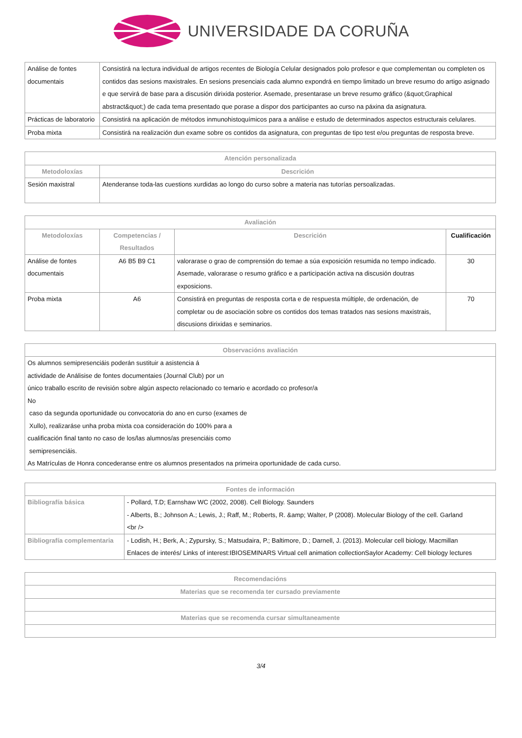UNIVERSIDADE DA CORUÑA
| Análise de fontes documentais | Consistirá na lectura individual de artigos recentes de Biología Celular designados polo profesor e que complementan ou completen os contidos das sesions maxistrales. En sesions presenciais cada alumno expondrá en tiempo limitado un breve resumo do artigo asignado e que servirá de base para a discusión dirixida posterior. Asemade, presentarase un breve resumo gráfico (&quot;Graphical abstract&quot;) de cada tema presentado que porase a dispor dos participantes ao curso na páxina da asignatura. |
| Prácticas de laboratorio | Consistirá na aplicación de métodos inmunohistoquímicos para a análise e estudo de determinados aspectos estructurais celulares. |
| Proba mixta | Consistirá na realización dun exame sobre os contidos da asignatura, con preguntas de tipo test e/ou preguntas de resposta breve. |
| Atención personalizada | |
| --- | --- |
| Metodoloxías | Descrición |
| Sesión maxistral | Atenderanse toda-las cuestions xurdidas ao longo do curso sobre a materia nas tutorías persoalizadas. |
| Avaliación | | | |
| --- | --- | --- | --- |
| Metodoloxías | Competencias / Resultados | Descrición | Cualificación |
| Análise de fontes documentais | A6 B5 B9 C1 | valorarase o grao de comprensión do temae a súa exposición resumida no tempo indicado. Asemade, valorarase o resumo gráfico e a participación activa na discusión doutras exposicions. | 30 |
| Proba mixta | A6 | Consistirá en preguntas de resposta corta e de respuesta múltiple, de ordenación, de completar ou de asociación sobre os contidos dos temas tratados nas sesions maxistrais, discusions dirixidas e seminarios. | 70 |
| Observacións avaliación |
| --- |
| Os alumnos semipresenciáis poderán sustituir a asistencia á actividade de Análisise de fontes documentaies (Journal Club) por un único traballo escrito de revisión sobre algún aspecto relacionado co temario e acordado co profesor/a No caso da segunda oportunidade ou convocatoria do ano en curso (exames de Xullo), realizaráse unha proba mixta coa consideración do 100% para a cualificación final tanto no caso de los/las alumnos/as presenciáis como semipresenciáis. As Matrículas de Honra concederanse entre os alumnos presentados na primeira oportunidade de cada curso. |
| Fontes de información | |
| --- | --- |
| Bibliografía básica | - Pollard, T.D; Earnshaw WC (2002, 2008). Cell Biology. Saunders - Alberts, B.; Johnson A.; Lewis, J.; Raff, M.; Roberts, R. &amp; Walter, P (2008). Molecular Biology of the cell. Garland <br /> |
| Bibliografía complementaria | - Lodish, H.; Berk, A.; Zypursky, S.; Matsudaira, P.; Baltimore, D.; Darnell, J. (2013). Molecular cell biology. Macmillan Enlaces de interés/ Links of interest:IBIOSEMINARS Virtual cell animation collectionSaylor Academy: Cell biology lectures |
| Recomendacións |
| --- |
| Materias que se recomenda ter cursado previamente |
| Materias que se recomenda cursar simultaneamente |
3/4